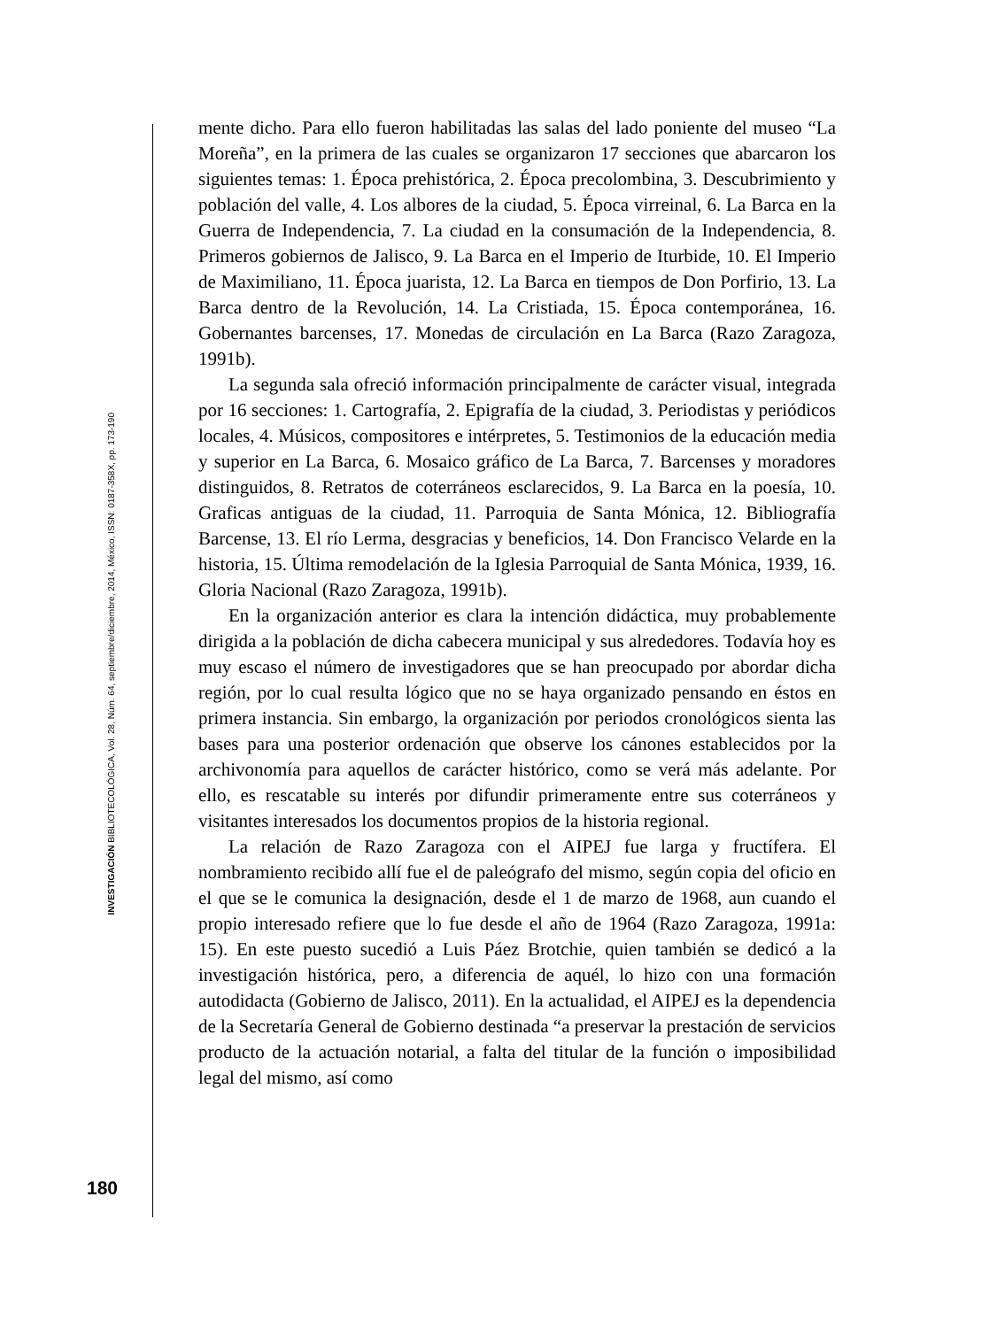INVESTIGACIÓN BIBLIOTECOLÓGICA, Vol. 28, Núm. 64, septiembre/diciembre, 2014, México, ISSN: 0187-358X, pp. 173-190
mente dicho. Para ello fueron habilitadas las salas del lado poniente del museo “La Moreña”, en la primera de las cuales se organizaron 17 secciones que abarcaron los siguientes temas: 1. Época prehistórica, 2. Época precolombina, 3. Descubrimiento y población del valle, 4. Los albores de la ciudad, 5. Época virreinal, 6. La Barca en la Guerra de Independencia, 7. La ciudad en la consumación de la Independencia, 8. Primeros gobiernos de Jalisco, 9. La Barca en el Imperio de Iturbide, 10. El Imperio de Maximiliano, 11. Época juarista, 12. La Barca en tiempos de Don Porfirio, 13. La Barca dentro de la Revolución, 14. La Cristiada, 15. Época contemporánea, 16. Gobernantes barcenses, 17. Monedas de circulación en La Barca (Razo Zaragoza, 1991b).
La segunda sala ofreció información principalmente de carácter visual, integrada por 16 secciones: 1. Cartografía, 2. Epigrafía de la ciudad, 3. Periodistas y periódicos locales, 4. Músicos, compositores e intérpretes, 5. Testimonios de la educación media y superior en La Barca, 6. Mosaico gráfico de La Barca, 7. Barcenses y moradores distinguidos, 8. Retratos de coterráneos esclarecidos, 9. La Barca en la poesía, 10. Graficas antiguas de la ciudad, 11. Parroquia de Santa Mónica, 12. Bibliografía Barcense, 13. El río Lerma, desgracias y beneficios, 14. Don Francisco Velarde en la historia, 15. Última remodelación de la Iglesia Parroquial de Santa Mónica, 1939, 16. Gloria Nacional (Razo Zaragoza, 1991b).
En la organización anterior es clara la intención didáctica, muy probablemente dirigida a la población de dicha cabecera municipal y sus alrededores. Todavía hoy es muy escaso el número de investigadores que se han preocupado por abordar dicha región, por lo cual resulta lógico que no se haya organizado pensando en éstos en primera instancia. Sin embargo, la organización por periodos cronológicos sienta las bases para una posterior ordenación que observe los cánones establecidos por la archivonomía para aquellos de carácter histórico, como se verá más adelante. Por ello, es rescatable su interés por difundir primeramente entre sus coterráneos y visitantes interesados los documentos propios de la historia regional.
La relación de Razo Zaragoza con el AIPEJ fue larga y fructífera. El nombramiento recibido allí fue el de paleógrafo del mismo, según copia del oficio en el que se le comunica la designación, desde el 1 de marzo de 1968, aun cuando el propio interesado refiere que lo fue desde el año de 1964 (Razo Zaragoza, 1991a: 15). En este puesto sucedió a Luis Páez Brotchie, quien también se dedicó a la investigación histórica, pero, a diferencia de aquél, lo hizo con una formación autodidacta (Gobierno de Jalisco, 2011). En la actualidad, el AIPEJ es la dependencia de la Secretaría General de Gobierno destinada “a preservar la prestación de servicios producto de la actuación notarial, a falta del titular de la función o imposibilidad legal del mismo, así como
180